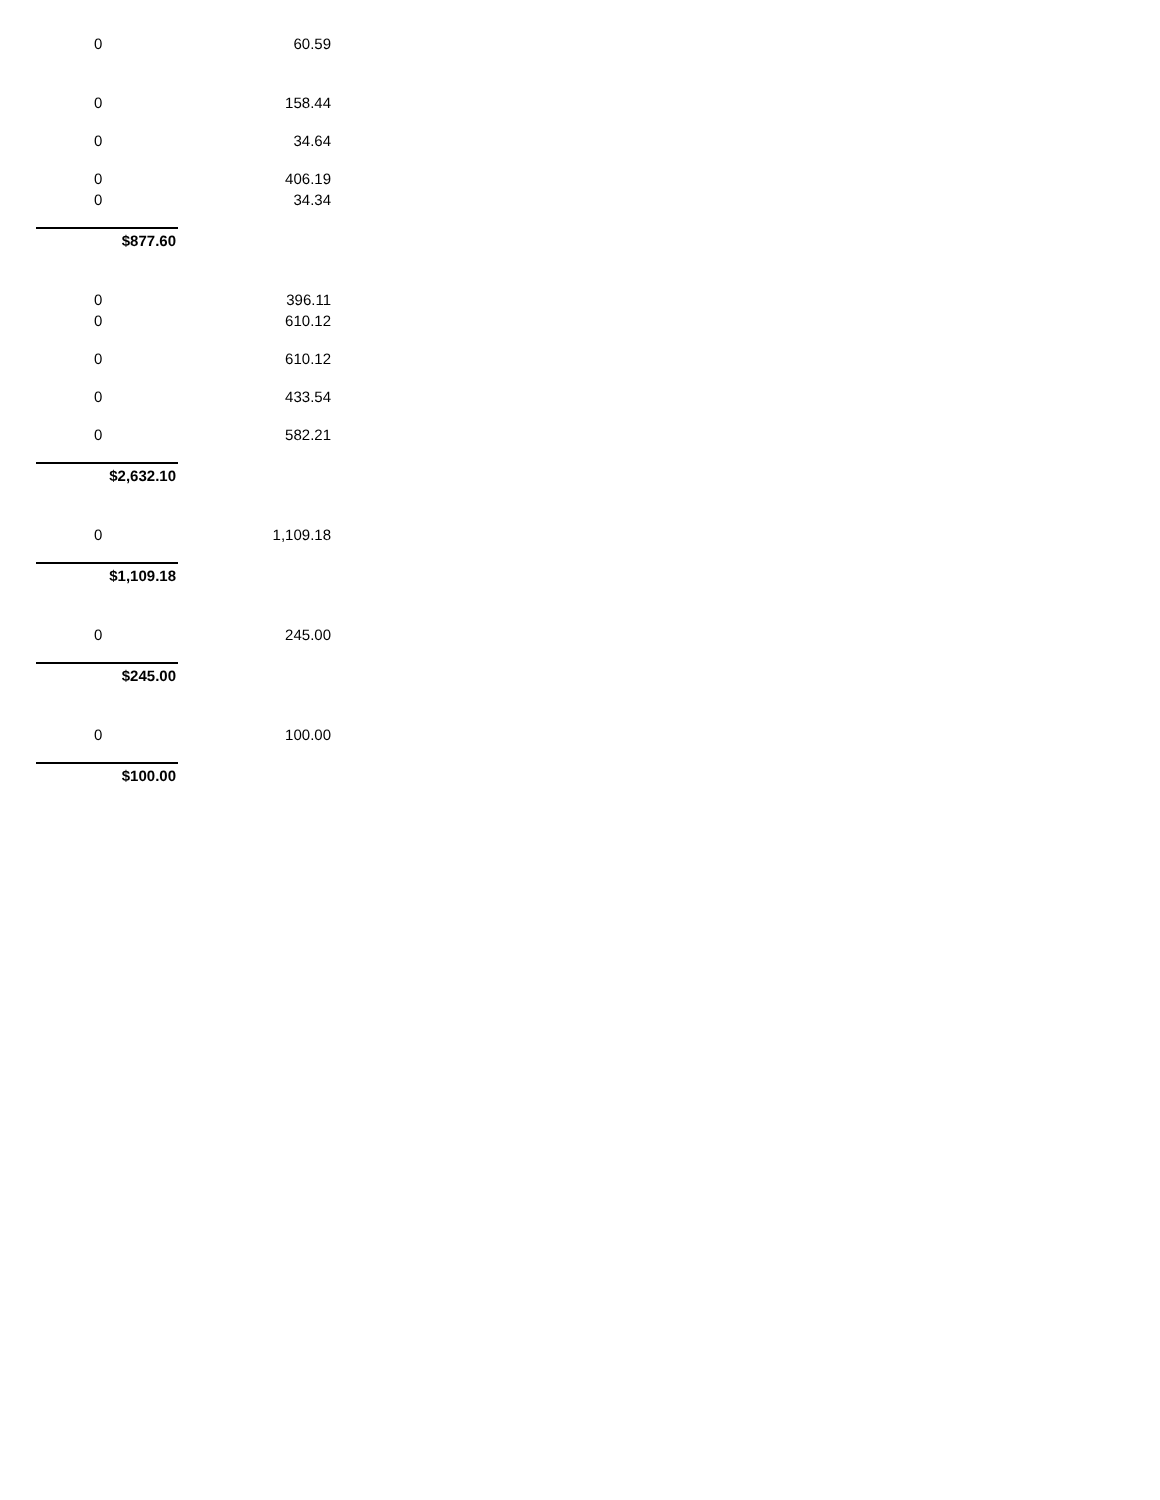| 0 | 60.59 |
| 0 | 158.44 |
| 0 | 34.64 |
| 0 | 406.19 |
| 0 | 34.34 |
| $877.60 | |
| 0 | 396.11 |
| 0 | 610.12 |
| 0 | 610.12 |
| 0 | 433.54 |
| 0 | 582.21 |
| $2,632.10 | |
| 0 | 1,109.18 |
| $1,109.18 | |
| 0 | 245.00 |
| $245.00 | |
| 0 | 100.00 |
| $100.00 | |